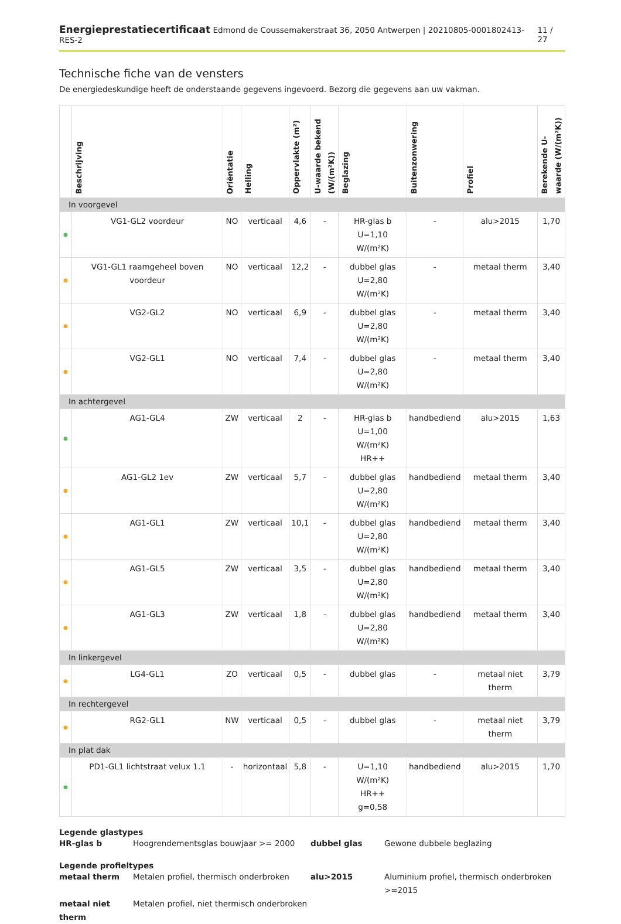Energieprestatiecertificaat Edmond de Coussemakerstraat 36, 2050 Antwerpen | 20210805-0001802413-RES-2 11 / 27
Technische fiche van de vensters
De energiedeskundige heeft de onderstaande gegevens ingevoerd. Bezorg die gegevens aan uw vakman.
| | Beschrijving | Oriëntatie | Helling | Oppervlakte (m²) | U-waarde bekend (W/(m²K)) | Beglazing | Buitenzonwering | Profiel | Berekende U-waarde (W/(m²K)) |
| --- | --- | --- | --- | --- | --- | --- | --- | --- | --- |
| In voorgevel | | | | | | | | | |
| ● | VG1-GL2 voordeur | NO | verticaal | 4,6 | - | HR-glas b U=1,10 W/(m²K) | - | alu>2015 | 1,70 |
| ● | VG1-GL1 raamgeheel boven voordeur | NO | verticaal | 12,2 | - | dubbel glas U=2,80 W/(m²K) | - | metaal therm | 3,40 |
| ● | VG2-GL2 | NO | verticaal | 6,9 | - | dubbel glas U=2,80 W/(m²K) | - | metaal therm | 3,40 |
| ● | VG2-GL1 | NO | verticaal | 7,4 | - | dubbel glas U=2,80 W/(m²K) | - | metaal therm | 3,40 |
| In achtergevel | | | | | | | | | |
| ● | AG1-GL4 | ZW | verticaal | 2 | - | HR-glas b U=1,00 W/(m²K) HR++ | handbediend | alu>2015 | 1,63 |
| ● | AG1-GL2 1ev | ZW | verticaal | 5,7 | - | dubbel glas U=2,80 W/(m²K) | handbediend | metaal therm | 3,40 |
| ● | AG1-GL1 | ZW | verticaal | 10,1 | - | dubbel glas U=2,80 W/(m²K) | handbediend | metaal therm | 3,40 |
| ● | AG1-GL5 | ZW | verticaal | 3,5 | - | dubbel glas U=2,80 W/(m²K) | handbediend | metaal therm | 3,40 |
| ● | AG1-GL3 | ZW | verticaal | 1,8 | - | dubbel glas U=2,80 W/(m²K) | handbediend | metaal therm | 3,40 |
| In linkergevel | | | | | | | | | |
| ● | LG4-GL1 | ZO | verticaal | 0,5 | - | dubbel glas | - | metaal niet therm | 3,79 |
| In rechtergevel | | | | | | | | | |
| ● | RG2-GL1 | NW | verticaal | 0,5 | - | dubbel glas | - | metaal niet therm | 3,79 |
| In plat dak | | | | | | | | | |
| ● | PD1-GL1 lichtstraat velux 1.1 | - | horizontaal | 5,8 | - | U=1,10 W/(m²K) HR++ g=0,58 | handbediend | alu>2015 | 1,70 |
Legende glastypes
HR-glas b Hoogrendementsglas bouwjaar >= 2000 dubbel glas Gewone dubbele beglazing
Legende profieltypes
metaal therm Metalen profiel, thermisch onderbroken alu>2015 Aluminium profiel, thermisch onderbroken >=2015 metaal niet therm Metalen profiel, niet thermisch onderbroken